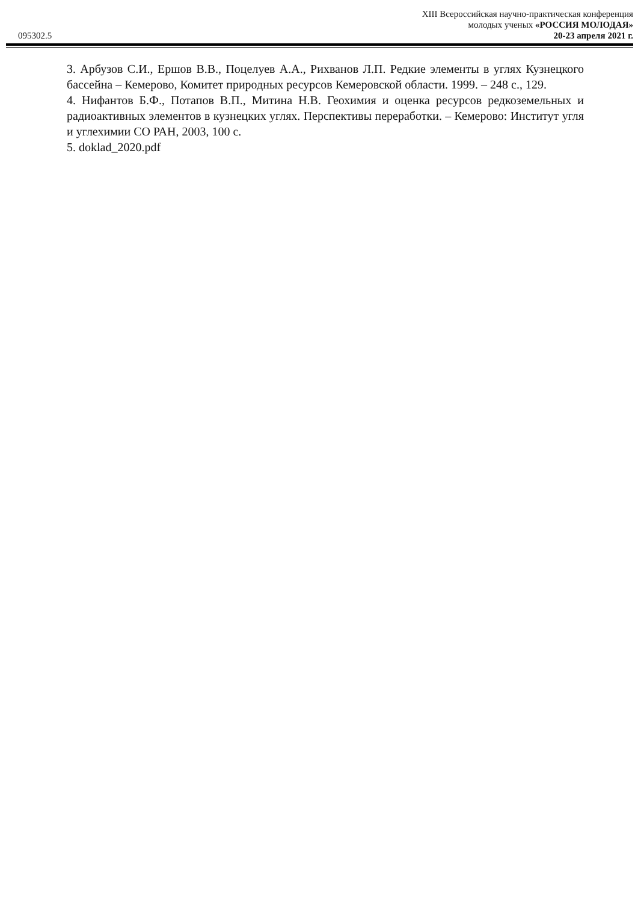095302.5
XIII Всероссийская научно-практическая конференция
молодых ученых «РОССИЯ МОЛОДАЯ»
20-23 апреля 2021 г.
3. Арбузов С.И., Ершов В.В., Поцелуев А.А., Рихванов Л.П. Редкие элементы в углях Кузнецкого бассейна – Кемерово, Комитет природных ресурсов Кемеровской области. 1999. – 248 с., 129.
4. Нифантов Б.Ф., Потапов В.П., Митина Н.В. Геохимия и оценка ресурсов редкоземельных и радиоактивных элементов в кузнецких углях. Перспективы переработки. – Кемерово: Институт угля и углехимии СО РАН, 2003, 100 с.
5. doklad_2020.pdf